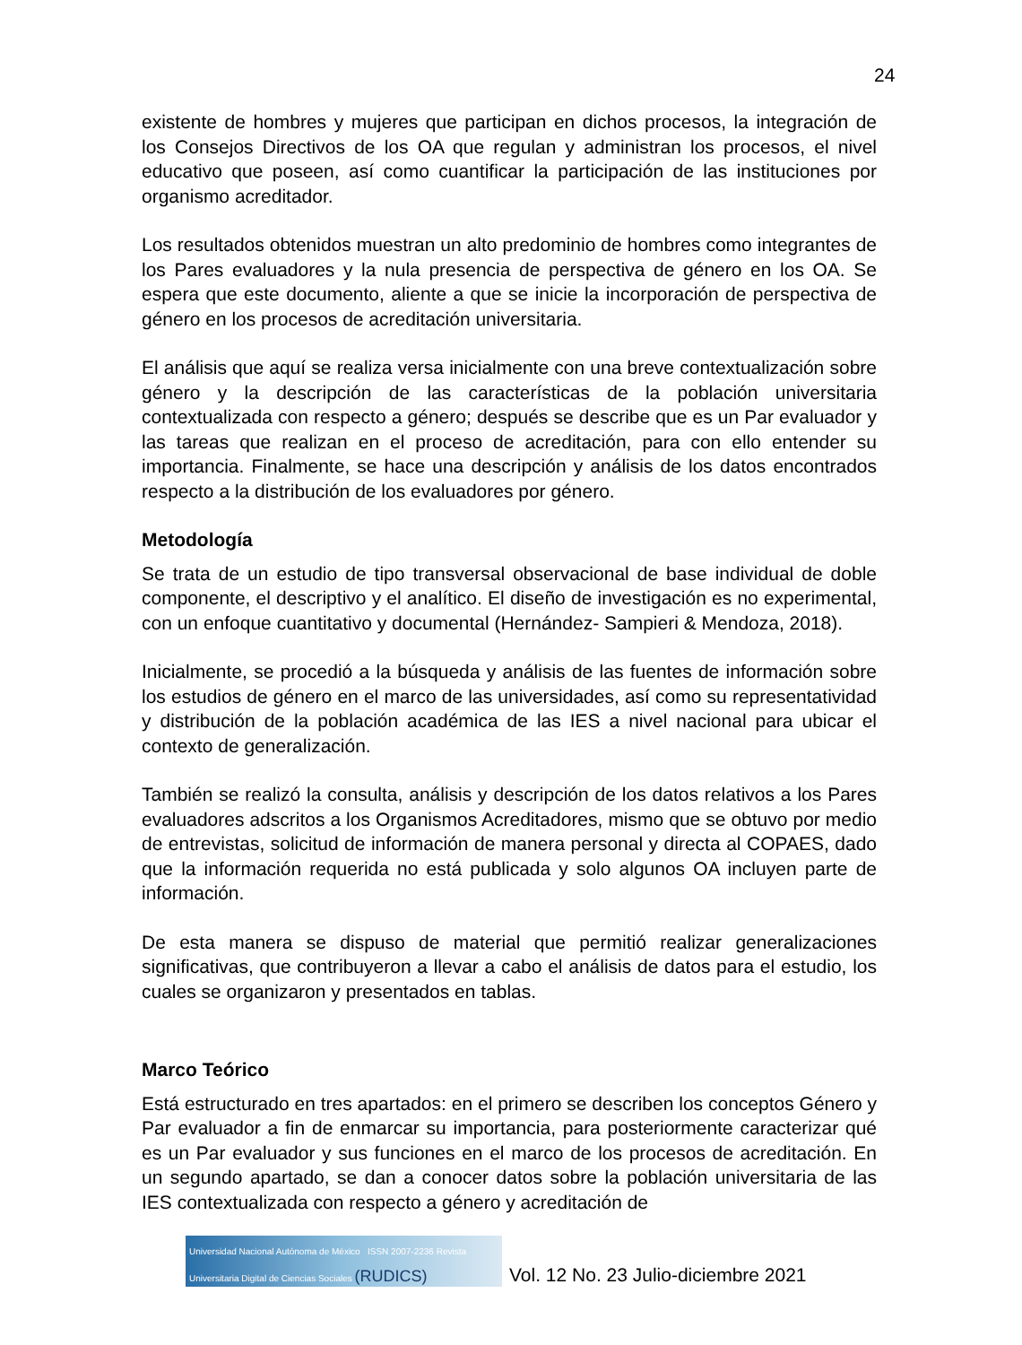24
existente de hombres y mujeres que participan en dichos procesos, la integración de los Consejos Directivos de los OA que regulan y administran los procesos, el nivel educativo que poseen, así como cuantificar la participación de las instituciones por organismo acreditador.
Los resultados obtenidos muestran un alto predominio de hombres como integrantes de los Pares evaluadores y la nula presencia de perspectiva de género en los OA. Se espera que este documento, aliente a que se inicie la incorporación de perspectiva de género en los procesos de acreditación universitaria.
El análisis que aquí se realiza versa inicialmente con una breve contextualización sobre género y la descripción de las características de la población universitaria contextualizada con respecto a género; después se describe que es un Par evaluador y las tareas que realizan en el proceso de acreditación, para con ello entender su importancia. Finalmente, se hace una descripción y análisis de los datos encontrados respecto a la distribución de los evaluadores por género.
Metodología
Se trata de un estudio de tipo transversal observacional de base individual de doble componente, el descriptivo y el analítico. El diseño de investigación es no experimental, con un enfoque cuantitativo y documental (Hernández- Sampieri & Mendoza, 2018).
Inicialmente, se procedió a la búsqueda y análisis de las fuentes de información sobre los estudios de género en el marco de las universidades, así como su representatividad y distribución de la población académica de las IES a nivel nacional para ubicar el contexto de generalización.
También se realizó la consulta, análisis y descripción de los datos relativos a los Pares evaluadores adscritos a los Organismos Acreditadores, mismo que se obtuvo por medio de entrevistas, solicitud de información de manera personal y directa al COPAES, dado que la información requerida no está publicada y solo algunos OA incluyen parte de información.
De esta manera se dispuso de material que permitió realizar generalizaciones significativas, que contribuyeron a llevar a cabo el análisis de datos para el estudio, los cuales se organizaron y presentados en tablas.
Marco Teórico
Está estructurado en tres apartados: en el primero se describen los conceptos Género y Par evaluador a fin de enmarcar su importancia, para posteriormente caracterizar qué es un Par evaluador y sus funciones en el marco de los procesos de acreditación. En un segundo apartado, se dan a conocer datos sobre la población universitaria de las IES contextualizada con respecto a género y acreditación de
Universidad Nacional Autónoma de México ISSN 2007-2236 Revista Universitaria Digital de Ciencias Sociales (RUDICS)
Vol. 12 No. 23 Julio-diciembre 2021